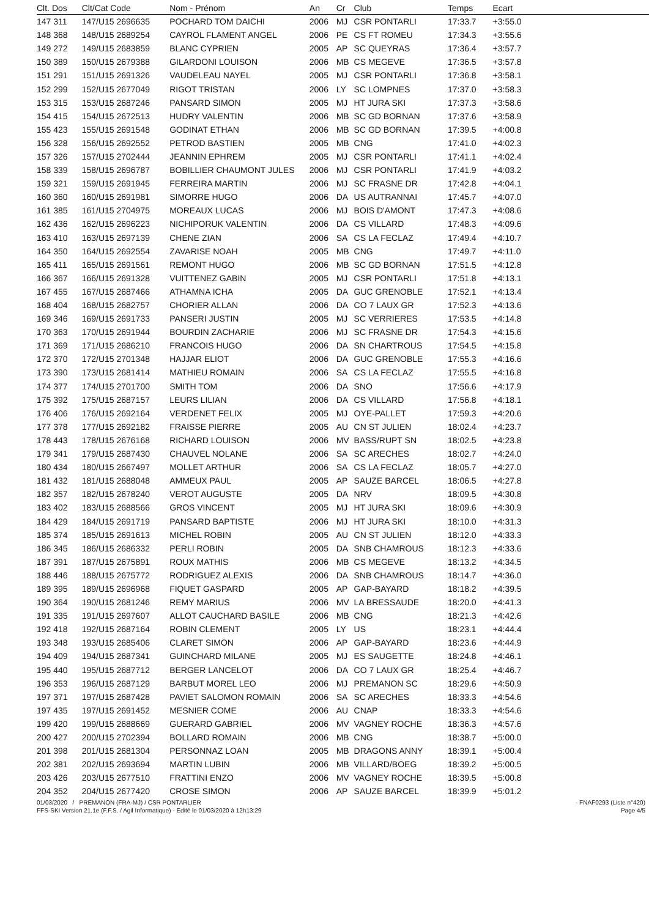| Clt. Dos | Clt/Cat Code | Nom - Prénom | An | Cr | Club | Temps | Ecart |
| --- | --- | --- | --- | --- | --- | --- | --- |
| 147 311 | 147/U15 2696635 | POCHARD TOM DAICHI | 2006 | MJ | CSR PONTARLI | 17:33.7 | +3:55.0 |
| 148 368 | 148/U15 2689254 | CAYROL FLAMENT ANGEL | 2006 | PE | CS FT ROMEU | 17:34.3 | +3:55.6 |
| 149 272 | 149/U15 2683859 | BLANC CYPRIEN | 2005 | AP | SC QUEYRAS | 17:36.4 | +3:57.7 |
| 150 389 | 150/U15 2679388 | GILARDONI LOUISON | 2006 | MB | CS MEGEVE | 17:36.5 | +3:57.8 |
| 151 291 | 151/U15 2691326 | VAUDELEAU NAYEL | 2005 | MJ | CSR PONTARLI | 17:36.8 | +3:58.1 |
| 152 299 | 152/U15 2677049 | RIGOT TRISTAN | 2006 | LY | SC LOMPNES | 17:37.0 | +3:58.3 |
| 153 315 | 153/U15 2687246 | PANSARD SIMON | 2005 | MJ | HT JURA SKI | 17:37.3 | +3:58.6 |
| 154 415 | 154/U15 2672513 | HUDRY VALENTIN | 2006 | MB | SC GD BORNAN | 17:37.6 | +3:58.9 |
| 155 423 | 155/U15 2691548 | GODINAT ETHAN | 2006 | MB | SC GD BORNAN | 17:39.5 | +4:00.8 |
| 156 328 | 156/U15 2692552 | PETROD BASTIEN | 2005 | MB | CNG | 17:41.0 | +4:02.3 |
| 157 326 | 157/U15 2702444 | JEANNIN EPHREM | 2005 | MJ | CSR PONTARLI | 17:41.1 | +4:02.4 |
| 158 339 | 158/U15 2696787 | BOBILLIER CHAUMONT JULES | 2006 | MJ | CSR PONTARLI | 17:41.9 | +4:03.2 |
| 159 321 | 159/U15 2691945 | FERREIRA MARTIN | 2006 | MJ | SC FRASNE DR | 17:42.8 | +4:04.1 |
| 160 360 | 160/U15 2691981 | SIMORRE HUGO | 2006 | DA | US AUTRANNAI | 17:45.7 | +4:07.0 |
| 161 385 | 161/U15 2704975 | MOREAUX LUCAS | 2006 | MJ | BOIS D'AMONT | 17:47.3 | +4:08.6 |
| 162 436 | 162/U15 2696223 | NICHIPORUK VALENTIN | 2006 | DA | CS VILLARD | 17:48.3 | +4:09.6 |
| 163 410 | 163/U15 2697139 | CHENE ZIAN | 2006 | SA | CS LA FECLAZ | 17:49.4 | +4:10.7 |
| 164 350 | 164/U15 2692554 | ZAVARISE NOAH | 2005 | MB | CNG | 17:49.7 | +4:11.0 |
| 165 411 | 165/U15 2691561 | REMONT HUGO | 2006 | MB | SC GD BORNAN | 17:51.5 | +4:12.8 |
| 166 367 | 166/U15 2691328 | VUITTENEZ GABIN | 2005 | MJ | CSR PONTARLI | 17:51.8 | +4:13.1 |
| 167 455 | 167/U15 2687466 | ATHAMNA ICHA | 2005 | DA | GUC GRENOBLE | 17:52.1 | +4:13.4 |
| 168 404 | 168/U15 2682757 | CHORIER ALLAN | 2006 | DA | CO 7 LAUX GR | 17:52.3 | +4:13.6 |
| 169 346 | 169/U15 2691733 | PANSERI JUSTIN | 2005 | MJ | SC VERRIERES | 17:53.5 | +4:14.8 |
| 170 363 | 170/U15 2691944 | BOURDIN ZACHARIE | 2006 | MJ | SC FRASNE DR | 17:54.3 | +4:15.6 |
| 171 369 | 171/U15 2686210 | FRANCOIS HUGO | 2006 | DA | SN CHARTROUS | 17:54.5 | +4:15.8 |
| 172 370 | 172/U15 2701348 | HAJJAR ELIOT | 2006 | DA | GUC GRENOBLE | 17:55.3 | +4:16.6 |
| 173 390 | 173/U15 2681414 | MATHIEU ROMAIN | 2006 | SA | CS LA FECLAZ | 17:55.5 | +4:16.8 |
| 174 377 | 174/U15 2701700 | SMITH TOM | 2006 | DA | SNO | 17:56.6 | +4:17.9 |
| 175 392 | 175/U15 2687157 | LEURS LILIAN | 2006 | DA | CS VILLARD | 17:56.8 | +4:18.1 |
| 176 406 | 176/U15 2692164 | VERDENET FELIX | 2005 | MJ | OYE-PALLET | 17:59.3 | +4:20.6 |
| 177 378 | 177/U15 2692182 | FRAISSE PIERRE | 2005 | AU | CN ST JULIEN | 18:02.4 | +4:23.7 |
| 178 443 | 178/U15 2676168 | RICHARD LOUISON | 2006 | MV | BASS/RUPT SN | 18:02.5 | +4:23.8 |
| 179 341 | 179/U15 2687430 | CHAUVEL NOLANE | 2006 | SA | SC ARECHES | 18:02.7 | +4:24.0 |
| 180 434 | 180/U15 2667497 | MOLLET ARTHUR | 2006 | SA | CS LA FECLAZ | 18:05.7 | +4:27.0 |
| 181 432 | 181/U15 2688048 | AMMEUX PAUL | 2005 | AP | SAUZE BARCEL | 18:06.5 | +4:27.8 |
| 182 357 | 182/U15 2678240 | VEROT AUGUSTE | 2005 | DA | NRV | 18:09.5 | +4:30.8 |
| 183 402 | 183/U15 2688566 | GROS VINCENT | 2005 | MJ | HT JURA SKI | 18:09.6 | +4:30.9 |
| 184 429 | 184/U15 2691719 | PANSARD BAPTISTE | 2006 | MJ | HT JURA SKI | 18:10.0 | +4:31.3 |
| 185 374 | 185/U15 2691613 | MICHEL ROBIN | 2005 | AU | CN ST JULIEN | 18:12.0 | +4:33.3 |
| 186 345 | 186/U15 2686332 | PERLI ROBIN | 2005 | DA | SNB CHAMROUS | 18:12.3 | +4:33.6 |
| 187 391 | 187/U15 2675891 | ROUX MATHIS | 2006 | MB | CS MEGEVE | 18:13.2 | +4:34.5 |
| 188 446 | 188/U15 2675772 | RODRIGUEZ ALEXIS | 2006 | DA | SNB CHAMROUS | 18:14.7 | +4:36.0 |
| 189 395 | 189/U15 2696968 | FIQUET GASPARD | 2005 | AP | GAP-BAYARD | 18:18.2 | +4:39.5 |
| 190 364 | 190/U15 2681246 | REMY MARIUS | 2006 | MV | LA BRESSAUDE | 18:20.0 | +4:41.3 |
| 191 335 | 191/U15 2697607 | ALLOT CAUCHARD BASILE | 2006 | MB | CNG | 18:21.3 | +4:42.6 |
| 192 418 | 192/U15 2687164 | ROBIN CLEMENT | 2005 | LY | US | 18:23.1 | +4:44.4 |
| 193 348 | 193/U15 2685406 | CLARET SIMON | 2006 | AP | GAP-BAYARD | 18:23.6 | +4:44.9 |
| 194 409 | 194/U15 2687341 | GUINCHARD MILANE | 2005 | MJ | ES SAUGETTE | 18:24.8 | +4:46.1 |
| 195 440 | 195/U15 2687712 | BERGER LANCELOT | 2006 | DA | CO 7 LAUX GR | 18:25.4 | +4:46.7 |
| 196 353 | 196/U15 2687129 | BARBUT MOREL LEO | 2006 | MJ | PREMANON SC | 18:29.6 | +4:50.9 |
| 197 371 | 197/U15 2687428 | PAVIET SALOMON ROMAIN | 2006 | SA | SC ARECHES | 18:33.3 | +4:54.6 |
| 197 435 | 197/U15 2691452 | MESNIER COME | 2006 | AU | CNAP | 18:33.3 | +4:54.6 |
| 199 420 | 199/U15 2688669 | GUERARD GABRIEL | 2006 | MV | VAGNEY ROCHE | 18:36.3 | +4:57.6 |
| 200 427 | 200/U15 2702394 | BOLLARD ROMAIN | 2006 | MB | CNG | 18:38.7 | +5:00.0 |
| 201 398 | 201/U15 2681304 | PERSONNAZ LOAN | 2005 | MB | DRAGONS ANNY | 18:39.1 | +5:00.4 |
| 202 381 | 202/U15 2693694 | MARTIN LUBIN | 2006 | MB | VILLARD/BOEG | 18:39.2 | +5:00.5 |
| 203 426 | 203/U15 2677510 | FRATTINI ENZO | 2006 | MV | VAGNEY ROCHE | 18:39.5 | +5:00.8 |
| 204 352 | 204/U15 2677420 | CROSE SIMON | 2006 | AP | SAUZE BARCEL | 18:39.9 | +5:01.2 |
01/03/2020 / PREMANON (FRA-MJ) / CSR PONTARLIER - FNAF0293 (Liste n°420)
FFS-SKI Version 21.1e (F.F.S. / Agil Informatique) - Edité le 01/03/2020 à 12h13:29 Page 4/5